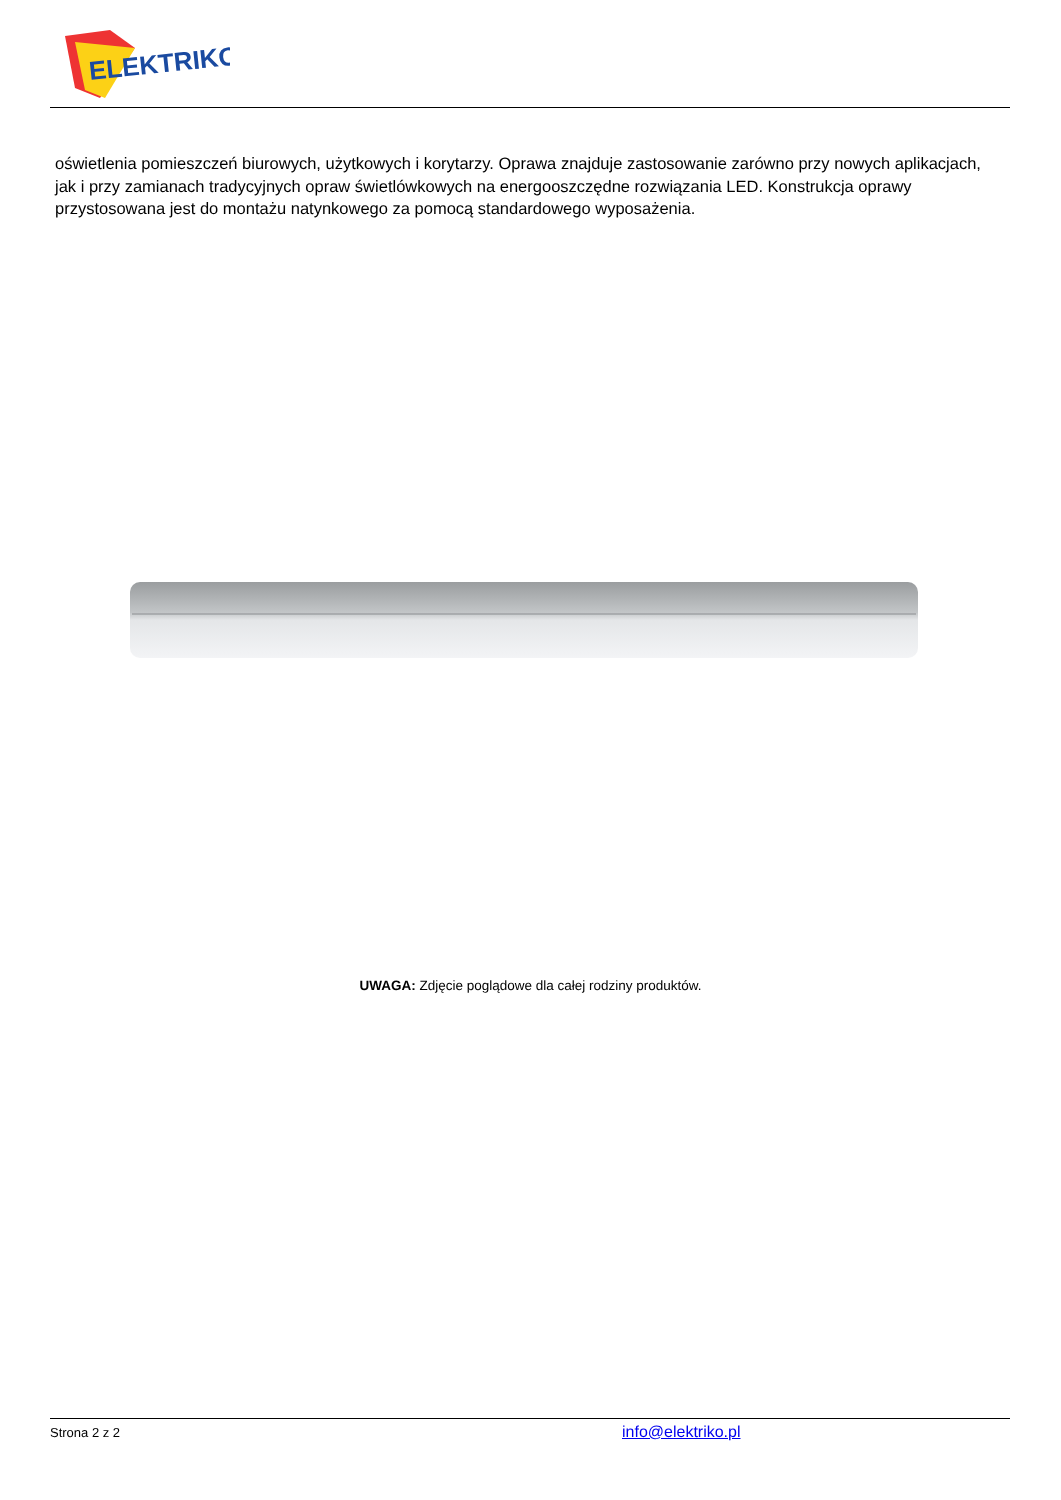ELEKTRIKO
oświetlenia pomieszczeń biurowych, użytkowych i korytarzy. Oprawa znajduje zastosowanie zarówno przy nowych aplikacjach, jak i przy zamianach tradycyjnych opraw świetlówkowych na energooszczędne rozwiązania LED. Konstrukcja oprawy przystosowana jest do montażu natynkowego za pomocą standardowego wyposażenia.
UWAGA: Zdjęcie poglądowe dla całej rodziny produktów.
Strona 2 z 2 info@elektriko.pl